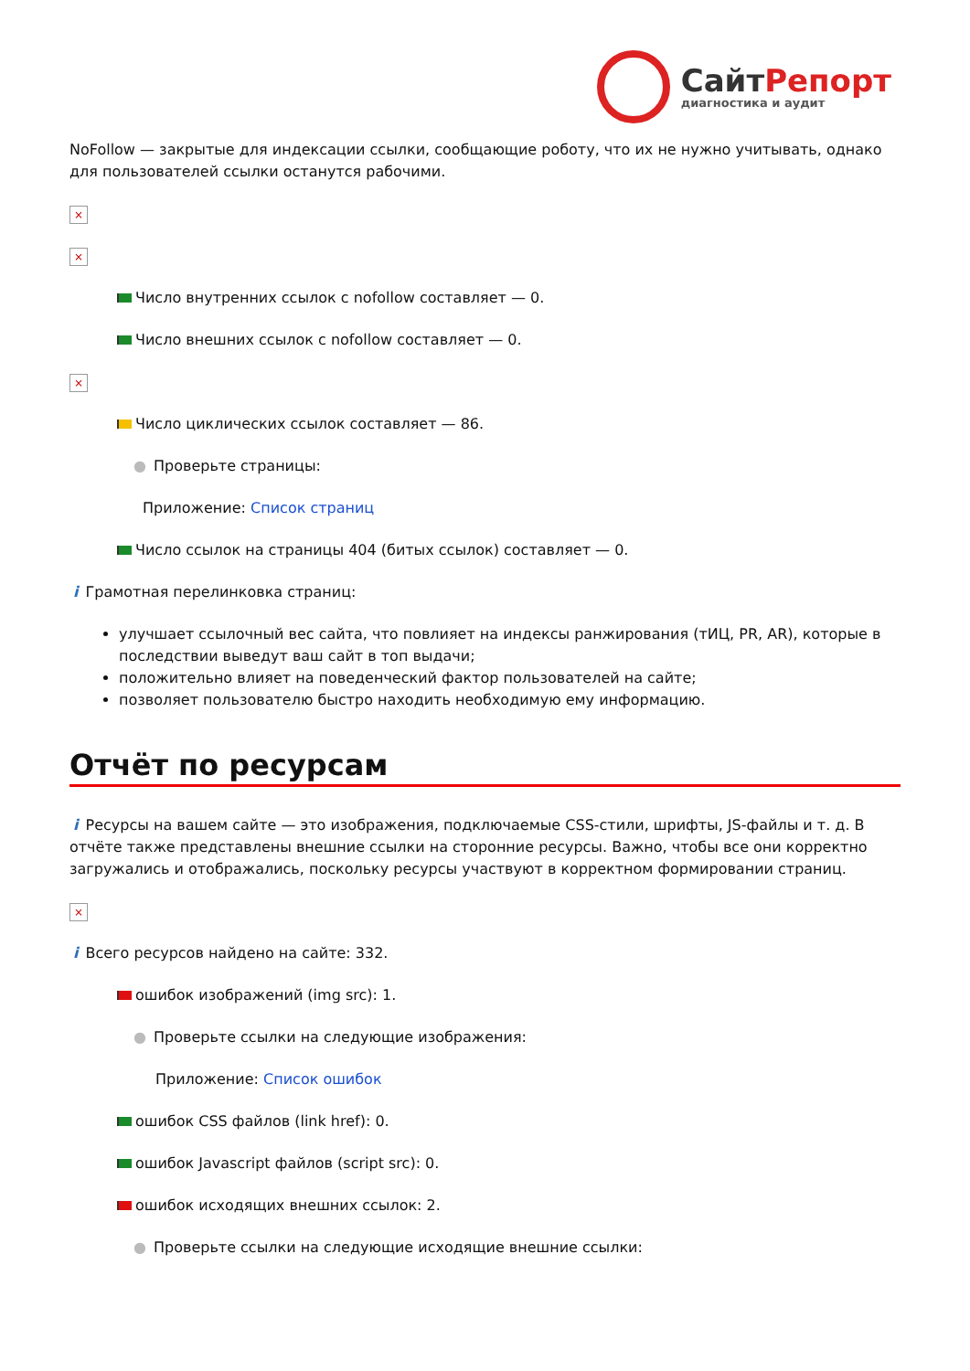СайтРепорт
диагностика и аудит
NoFollow — закрытые для индексации ссылки, сообщающие роботу, что их не нужно учитывать, однако для пользователей ссылки останутся рабочими.
×
×
Число внутренних ссылок с nofollow составляет — 0.
Число внешних ссылок с nofollow составляет — 0.
×
Число циклических ссылок составляет — 86.
● Проверьте страницы:
Приложение: Список страниц
Число ссылок на страницы 404 (битых ссылок) составляет — 0.
i Грамотная перелинковка страниц:
улучшает ссылочный вес сайта, что повлияет на индексы ранжирования (тИЦ, PR, AR), которые в последствии выведут ваш сайт в топ выдачи;
положительно влияет на поведенческий фактор пользователей на сайте;
позволяет пользователю быстро находить необходимую ему информацию.
Отчёт по ресурсам
i Ресурсы на вашем сайте — это изображения, подключаемые CSS-стили, шрифты, JS-файлы и т. д. В отчёте также представлены внешние ссылки на сторонние ресурсы. Важно, чтобы все они корректно загружались и отображались, поскольку ресурсы участвуют в корректном формировании страниц.
×
i Всего ресурсов найдено на сайте: 332.
ошибок изображений (img src): 1.
● Проверьте ссылки на следующие изображения:
Приложение: Список ошибок
ошибок CSS файлов (link href): 0.
ошибок Javascript файлов (script src): 0.
ошибок исходящих внешних ссылок: 2.
● Проверьте ссылки на следующие исходящие внешние ссылки: